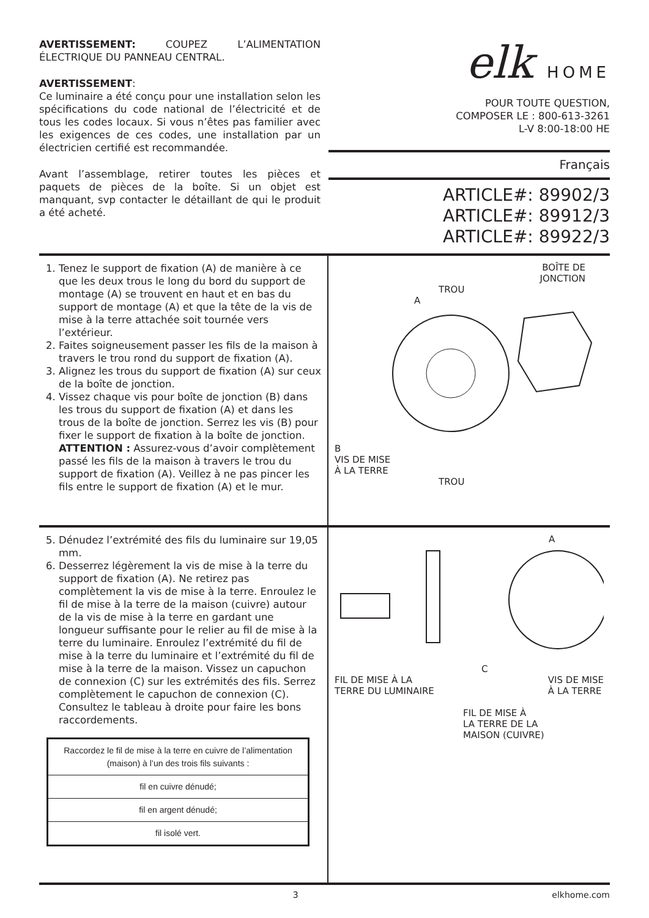AVERTISSEMENT: COUPEZ L’ALIMENTATION ÉLECTRIQUE DU PANNEAU CENTRAL.
AVERTISSEMENT:
Ce luminaire a été conçu pour une installation selon les spécifications du code national de l’électricité et de tous les codes locaux. Si vous n’êtes pas familier avec les exigences de ces codes, une installation par un électricien certifié est recommandée.
Avant l’assemblage, retirer toutes les pièces et paquets de pièces de la boîte. Si un objet est manquant, svp contacter le détaillant de qui le produit a été acheté.
elk HOME
POUR TOUTE QUESTION,
COMPOSER LE : 800-613-3261
L-V 8:00-18:00 HE
Français
ARTICLE#: 89902/3
ARTICLE#: 89912/3
ARTICLE#: 89922/3
1. Tenez le support de fixation (A) de manière à ce que les deux trous le long du bord du support de montage (A) se trouvent en haut et en bas du support de montage (A) et que la tête de la vis de mise à la terre attachée soit tournée vers l’extérieur.
2. Faites soigneusement passer les fils de la maison à travers le trou rond du support de fixation (A).
3. Alignez les trous du support de fixation (A) sur ceux de la boîte de jonction.
4. Vissez chaque vis pour boîte de jonction (B) dans les trous du support de fixation (A) et dans les trous de la boîte de jonction. Serrez les vis (B) pour fixer le support de fixation à la boîte de jonction. ATTENTION : Assurez-vous d’avoir complètement passé les fils de la maison à travers le trou du support de fixation (A). Veillez à ne pas pincer les fils entre le support de fixation (A) et le mur.
BOÎTE DE
JONCTION
TROU
A
B
VIS DE MISE
À LA TERRE
TROU
5. Dénudez l’extrémité des fils du luminaire sur 19,05 mm.
6. Desserrez légèrement la vis de mise à la terre du support de fixation (A). Ne retirez pas complètement la vis de mise à la terre. Enroulez le fil de mise à la terre de la maison (cuivre) autour de la vis de mise à la terre en gardant une longueur suffisante pour le relier au fil de mise à la terre du luminaire. Enroulez l’extrémité du fil de mise à la terre du luminaire et l’extrémité du fil de mise à la terre de la maison. Vissez un capuchon de connexion (C) sur les extrémités des fils. Serrez complètement le capuchon de connexion (C). Consultez le tableau à droite pour faire les bons raccordements.
| Raccordez le fil de mise à la terre en cuivre de l’alimentation (maison) à l’un des trois fils suivants : |
| --- |
| fil en cuivre dénudé; |
| fil en argent dénudé; |
| fil isolé vert. |
A
C
FIL DE MISE À LA
TERRE DU LUMINAIRE VIS DE MISE
À LA TERRE
FIL DE MISE À
LA TERRE DE LA
MAISON (CUIVRE)
3 elkhome.com